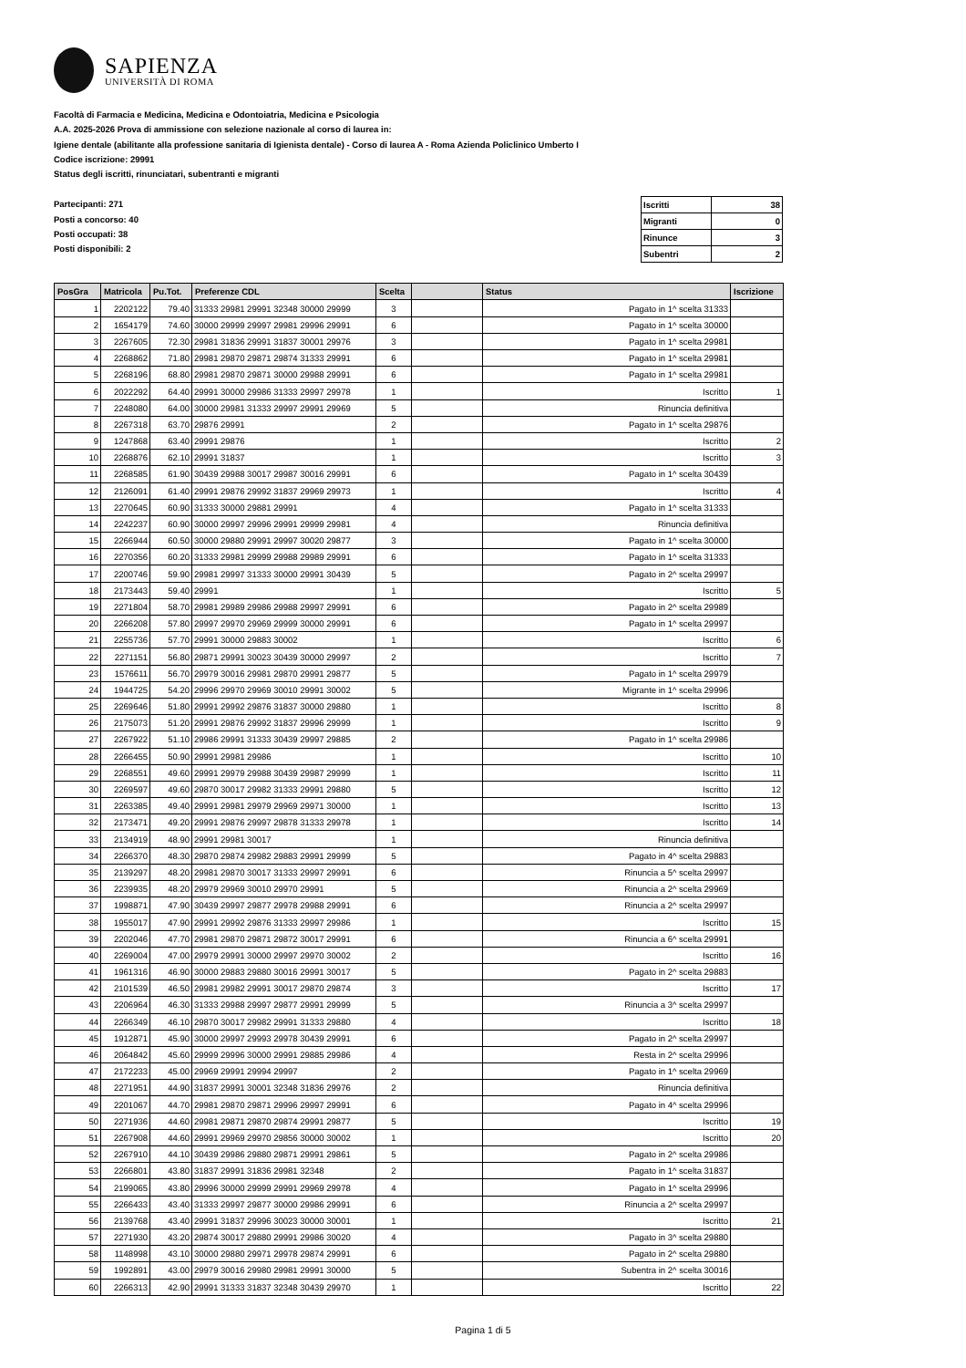SAPIENZA
UNIVERSITÀ DI ROMA
Facoltà di Farmacia e Medicina, Medicina e Odontoiatria, Medicina e Psicologia
A.A. 2025-2026 Prova di ammissione con selezione nazionale al corso di laurea in:
Igiene dentale (abilitante alla professione sanitaria di Igienista dentale) - Corso di laurea A - Roma Azienda Policlinico Umberto I
Codice iscrizione: 29991
Status degli iscritti, rinunciatari, subentranti e migranti
Partecipanti: 271
Posti a concorso: 40
Posti occupati: 38
Posti disponibili: 2
| Iscritti | 38 |
| Migranti | 0 |
| Rinunce | 3 |
| Subentri | 2 |
| PosGra | Matricola | Pu.Tot. | Preferenze CDL | Scelta | | Status | Iscrizione |
| --- | --- | --- | --- | --- | --- | --- | --- |
| 1 | 2202122 | 79.40 | 31333 29981 29991 32348 30000 29999 | 3 | | Pagato in 1^ scelta 31333 | |
| 2 | 1654179 | 74.60 | 30000 29999 29997 29981 29996 29991 | 6 | | Pagato in 1^ scelta 30000 | |
| 3 | 2267605 | 72.30 | 29981 31836 29991 31837 30001 29976 | 3 | | Pagato in 1^ scelta 29981 | |
| 4 | 2268862 | 71.80 | 29981 29870 29871 29874 31333 29991 | 6 | | Pagato in 1^ scelta 29981 | |
| 5 | 2268196 | 68.80 | 29981 29870 29871 30000 29988 29991 | 6 | | Pagato in 1^ scelta 29981 | |
| 6 | 2022292 | 64.40 | 29991 30000 29986 31333 29997 29978 | 1 | | Iscritto | 1 |
| 7 | 2248080 | 64.00 | 30000 29981 31333 29997 29991 29969 | 5 | | Rinuncia definitiva | |
| 8 | 2267318 | 63.70 | 29876 29991 | 2 | | Pagato in 1^ scelta 29876 | |
| 9 | 1247868 | 63.40 | 29991 29876 | 1 | | Iscritto | 2 |
| 10 | 2268876 | 62.10 | 29991 31837 | 1 | | Iscritto | 3 |
| 11 | 2268585 | 61.90 | 30439 29988 30017 29987 30016 29991 | 6 | | Pagato in 1^ scelta 30439 | |
| 12 | 2126091 | 61.40 | 29991 29876 29992 31837 29969 29973 | 1 | | Iscritto | 4 |
| 13 | 2270645 | 60.90 | 31333 30000 29881 29991 | 4 | | Pagato in 1^ scelta 31333 | |
| 14 | 2242237 | 60.90 | 30000 29997 29996 29991 29999 29981 | 4 | | Rinuncia definitiva | |
| 15 | 2266944 | 60.50 | 30000 29880 29991 29997 30020 29877 | 3 | | Pagato in 1^ scelta 30000 | |
| 16 | 2270356 | 60.20 | 31333 29981 29999 29988 29989 29991 | 6 | | Pagato in 1^ scelta 31333 | |
| 17 | 2200746 | 59.90 | 29981 29997 31333 30000 29991 30439 | 5 | | Pagato in 2^ scelta 29997 | |
| 18 | 2173443 | 59.40 | 29991 | 1 | | Iscritto | 5 |
| 19 | 2271804 | 58.70 | 29981 29989 29986 29988 29997 29991 | 6 | | Pagato in 2^ scelta 29989 | |
| 20 | 2266208 | 57.80 | 29997 29970 29969 29999 30000 29991 | 6 | | Pagato in 1^ scelta 29997 | |
| 21 | 2255736 | 57.70 | 29991 30000 29883 30002 | 1 | | Iscritto | 6 |
| 22 | 2271151 | 56.80 | 29871 29991 30023 30439 30000 29997 | 2 | | Iscritto | 7 |
| 23 | 1576611 | 56.70 | 29979 30016 29981 29870 29991 29877 | 5 | | Pagato in 1^ scelta 29979 | |
| 24 | 1944725 | 54.20 | 29996 29970 29969 30010 29991 30002 | 5 | | Migrante in 1^ scelta 29996 | |
| 25 | 2269646 | 51.80 | 29991 29992 29876 31837 30000 29880 | 1 | | Iscritto | 8 |
| 26 | 2175073 | 51.20 | 29991 29876 29992 31837 29996 29999 | 1 | | Iscritto | 9 |
| 27 | 2267922 | 51.10 | 29986 29991 31333 30439 29997 29885 | 2 | | Pagato in 1^ scelta 29986 | |
| 28 | 2266455 | 50.90 | 29991 29981 29986 | 1 | | Iscritto | 10 |
| 29 | 2268551 | 49.60 | 29991 29979 29988 30439 29987 29999 | 1 | | Iscritto | 11 |
| 30 | 2269597 | 49.60 | 29870 30017 29982 31333 29991 29880 | 5 | | Iscritto | 12 |
| 31 | 2263385 | 49.40 | 29991 29981 29979 29969 29971 30000 | 1 | | Iscritto | 13 |
| 32 | 2173471 | 49.20 | 29991 29876 29997 29878 31333 29978 | 1 | | Iscritto | 14 |
| 33 | 2134919 | 48.90 | 29991 29981 30017 | 1 | | Rinuncia definitiva | |
| 34 | 2266370 | 48.30 | 29870 29874 29982 29883 29991 29999 | 5 | | Pagato in 4^ scelta 29883 | |
| 35 | 2139297 | 48.20 | 29981 29870 30017 31333 29997 29991 | 6 | | Rinuncia a 5^ scelta 29997 | |
| 36 | 2239935 | 48.20 | 29979 29969 30010 29970 29991 | 5 | | Rinuncia a 2^ scelta 29969 | |
| 37 | 1998871 | 47.90 | 30439 29997 29877 29978 29988 29991 | 6 | | Rinuncia a 2^ scelta 29997 | |
| 38 | 1955017 | 47.90 | 29991 29992 29876 31333 29997 29986 | 1 | | Iscritto | 15 |
| 39 | 2202046 | 47.70 | 29981 29870 29871 29872 30017 29991 | 6 | | Rinuncia a 6^ scelta 29991 | |
| 40 | 2269004 | 47.00 | 29979 29991 30000 29997 29970 30002 | 2 | | Iscritto | 16 |
| 41 | 1961316 | 46.90 | 30000 29883 29880 30016 29991 30017 | 5 | | Pagato in 2^ scelta 29883 | |
| 42 | 2101539 | 46.50 | 29981 29982 29991 30017 29870 29874 | 3 | | Iscritto | 17 |
| 43 | 2206964 | 46.30 | 31333 29988 29997 29877 29991 29999 | 5 | | Rinuncia a 3^ scelta 29997 | |
| 44 | 2266349 | 46.10 | 29870 30017 29982 29991 31333 29880 | 4 | | Iscritto | 18 |
| 45 | 1912871 | 45.90 | 30000 29997 29993 29978 30439 29991 | 6 | | Pagato in 2^ scelta 29997 | |
| 46 | 2064842 | 45.60 | 29999 29996 30000 29991 29885 29986 | 4 | | Resta in 2^ scelta 29996 | |
| 47 | 2172233 | 45.00 | 29969 29991 29994 29997 | 2 | | Pagato in 1^ scelta 29969 | |
| 48 | 2271951 | 44.90 | 31837 29991 30001 32348 31836 29976 | 2 | | Rinuncia definitiva | |
| 49 | 2201067 | 44.70 | 29981 29870 29871 29996 29997 29991 | 6 | | Pagato in 4^ scelta 29996 | |
| 50 | 2271936 | 44.60 | 29981 29871 29870 29874 29991 29877 | 5 | | Iscritto | 19 |
| 51 | 2267908 | 44.60 | 29991 29969 29970 29856 30000 30002 | 1 | | Iscritto | 20 |
| 52 | 2267910 | 44.10 | 30439 29986 29880 29871 29991 29861 | 5 | | Pagato in 2^ scelta 29986 | |
| 53 | 2266801 | 43.80 | 31837 29991 31836 29981 32348 | 2 | | Pagato in 1^ scelta 31837 | |
| 54 | 2199065 | 43.80 | 29996 30000 29999 29991 29969 29978 | 4 | | Pagato in 1^ scelta 29996 | |
| 55 | 2266433 | 43.40 | 31333 29997 29877 30000 29986 29991 | 6 | | Rinuncia a 2^ scelta 29997 | |
| 56 | 2139768 | 43.40 | 29991 31837 29996 30023 30000 30001 | 1 | | Iscritto | 21 |
| 57 | 2271930 | 43.20 | 29874 30017 29880 29991 29986 30020 | 4 | | Pagato in 3^ scelta 29880 | |
| 58 | 1148998 | 43.10 | 30000 29880 29971 29978 29874 29991 | 6 | | Pagato in 2^ scelta 29880 | |
| 59 | 1992891 | 43.00 | 29979 30016 29980 29981 29991 30000 | 5 | | Subentra in 2^ scelta 30016 | |
| 60 | 2266313 | 42.90 | 29991 31333 31837 32348 30439 29970 | 1 | | Iscritto | 22 |
Pagina 1 di 5